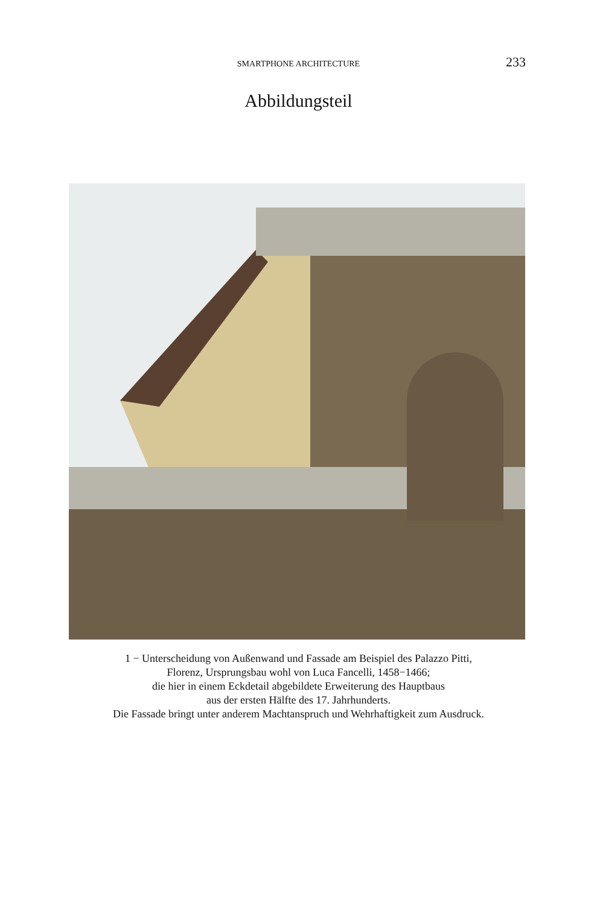SMARTPHONE ARCHITECTURE 233
Abbildungsteil
1 − Unterscheidung von Außenwand und Fassade am Beispiel des Palazzo Pitti,
Florenz, Ursprungsbau wohl von Luca Fancelli, 1458−1466;
die hier in einem Eckdetail abgebildete Erweiterung des Hauptbaus
aus der ersten Hälfte des 17. Jahrhunderts.
Die Fassade bringt unter anderem Machtanspruch und Wehrhaftigkeit zum Ausdruck.